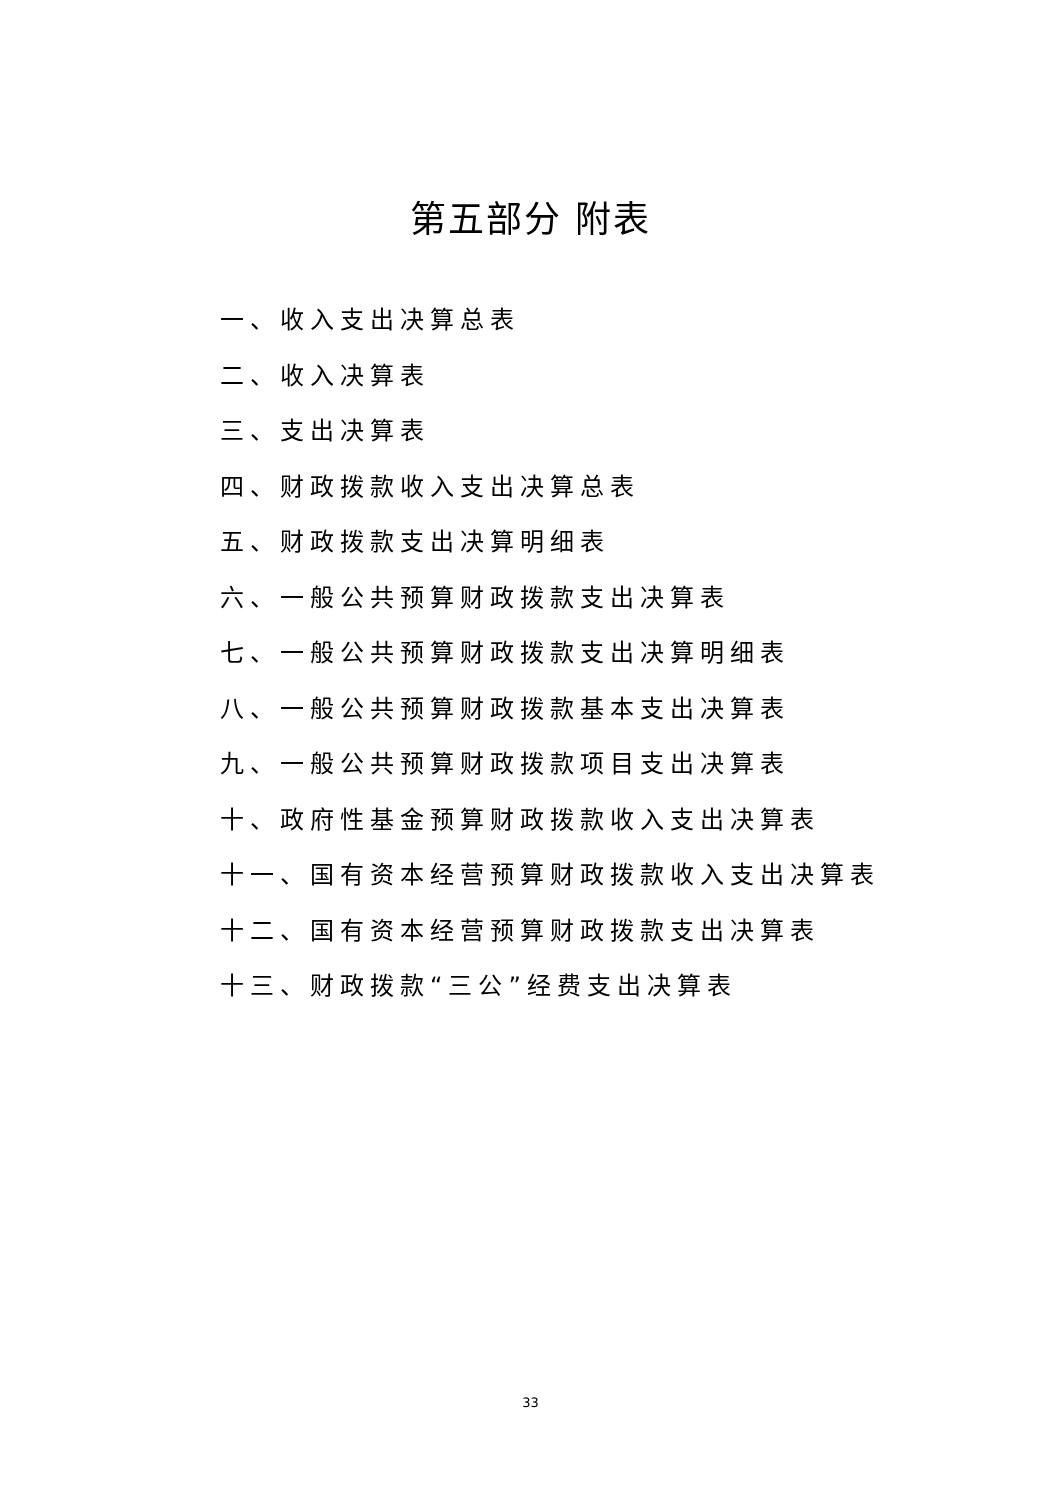第五部分 附表
一、收入支出决算总表
二、收入决算表
三、支出决算表
四、财政拨款收入支出决算总表
五、财政拨款支出决算明细表
六、一般公共预算财政拨款支出决算表
七、一般公共预算财政拨款支出决算明细表
八、一般公共预算财政拨款基本支出决算表
九、一般公共预算财政拨款项目支出决算表
十、政府性基金预算财政拨款收入支出决算表
十一、国有资本经营预算财政拨款收入支出决算表
十二、国有资本经营预算财政拨款支出决算表
十三、财政拨款“三公”经费支出决算表
33